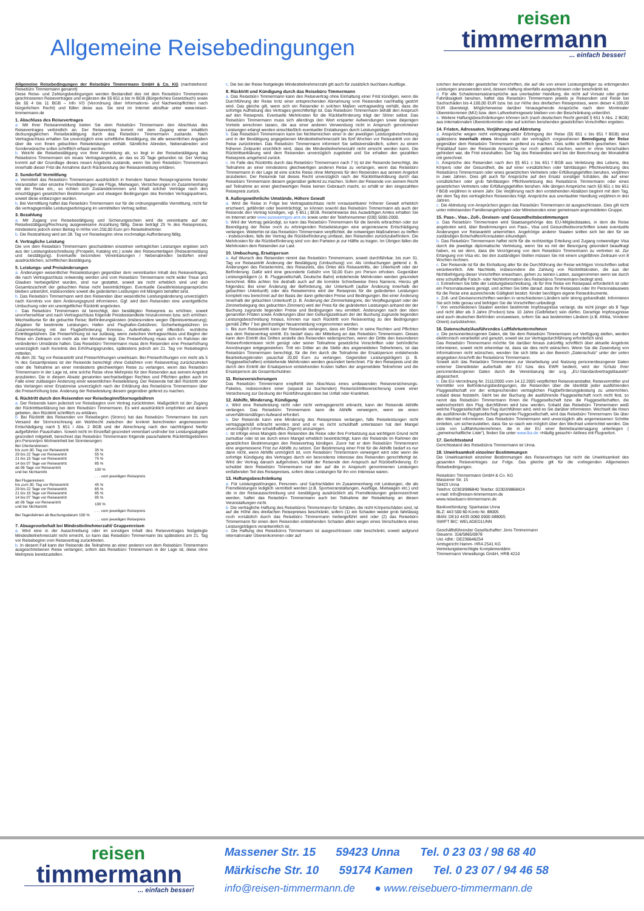Allgemeine Reisebedingungen
reisen
timmermann
... einfach besser!
Allgemeine Reisebedingungen der Reisebüro Timmermann GmbH & Co. KG (nachstehend: Reisebüro Timmermann genannt)
Diese Reise- und Zahlungsbedingungen werden Bestandteil des mit dem Reisebüro Timmermann geschlossenen Reisevertrages und ergänzen die §§ 651 a bis m BGB (Bürgerliches Gesetzbuch) sowie die §§ 4 bis 11 BGB – Info VO (Verordnung über Informations- und Nachweispflichten nach bürgerlichem Recht) und füllen diese aus. Sie sind im Internet abrufbar unter www.reisen-timmermann.de
1. Abschluss des Reisevertrages
a. Mit Ihrer Reiseanmeldung bieten Sie dem Reisebüro Timmermann den Abschluss des Reisevertrages verbindlich an. Der Reisevertrag kommt mit dem Zugang einer inhaltlich deckungsgleichen Reisebestätigung durch das Reisebüro Timmermann zustande. Nach Vertragsschluss erhalten Sie unverzüglich eine schriftliche Bestätigung, die alle wesentlichen Angaben über die von Ihnen gebuchten Reiseleistungen enthält. Sämtliche Abreden, Nebenabreden und Sonderwünsche sollen schriftlich erfasst werden.
b. Weicht die Reisebestätigung von Ihrer Anmeldung ab, so liegt in der Reisebestätigung des Reisebüros Timmermann ein neues Vertragsangebot, an das es 20 Tage gebunden ist. Der Vertrag kommt auf der Grundlage dieses neuen Angebots zustande, wenn Sie dem Reisebüro Timmermann innerhalb dieser Frist die Annahme durch Rücksendung der Reiseanmeldung erklären.
2. Sonderfall Vermittlung
a. Vermittelt das Reisebüro Timmermann ausdrücklich in fremdem Namen Reiseprogramme fremder Veranstalter oder einzelne Fremdleistungen wie Flüge, Mietwagen, Versicherungen im Zusammenhang mit der Reise etc., so richten sich Zustandekommen und Inhalt solcher Verträge nach den einschlägigen gesetzlichen Bestimmungen und etwaigen Bedingungen des fremden Vertragspartners, soweit diese einbezogen wurden.
b. Bei Vermittlung haftet das Reisebüro Timmermann nur für die ordnungsgemäße Vermittlung, nicht für die vertragsgemäße Leistungserbringung im vermittelten Vertrag selbst.
3. Bezahlung
a. Mit Zugang von Reisebestätigung und Sicherungsschein wird die vereinbarte auf der Reisebestätigung/Rechnung ausgewiesene Anzahlung fällig. Diese beträgt 25 % des Reisepreises, mindestens jedoch einen Betrag in Höhe von 250,00 Euro pro Reiseteilnehmer.
b. Die Restzahlung wird am 28. Tag vor Reisebeginn ohne nochmalige Aufforderung fällig.
4. Vertragliche Leistung
Die von dem Reisebüro Timmermann geschuldeten einzelnen vertraglichen Leistungen ergeben sich aus der Leistungsbeschreibung (Prospekt, Katalog etc.) sowie den Reiseunterlagen (Reiseanmeldung und -bestätigung). Eventuelle besondere Vereinbarungen / Nebenabreden bedürfen einer ausdrücklichen, schriftlichen Bestätigung.
5. Leistungs- und Preisänderungen
a. Änderungen wesentlicher Reiseleistungen gegenüber dem vereinbarten Inhalt des Reisevertrages, die nach Vertragsschluss notwendig werden und vom Reisebüro Timmermann nicht wider Treue und Glauben herbeigeführt wurden, sind nur gestattet, soweit sie nicht erheblich sind und den Gesamtzuschnitt der gebuchten Reise nicht beeinträchtigen. Eventuelle Gewährleistungsansprüche bleiben unberührt, insbesondere soweit die geänderten Leistungen mit Mängeln behaftet sind.
b. Das Reisebüro Timmermann wird den Reisenden über wesentliche Leistungsänderung unverzüglich nach Kenntnis von dem Änderungsgrund informieren. Ggf. wird dem Reisenden eine unentgeltliche Umbuchung oder ein unentgeltlicher Rücktritt angeboten.
c. Das Reisebüro Timmermann ist berechtigt, den bestätigten Reisepreis zu erhöhen, soweit unvorhersehbar und nach Vertragsschluss folgende Preisbestandteile hinzukommen bzw. sich erhöhen: Wechselkurse für die gebuchte Reise; Beförderungskosten (insbesondere wegen Ölpreisverteuerung); Abgaben für bestimmte Leistungen; Hafen und Flughafen-Gebühren; Sicherheitsgebühren im Zusammenhang mit der Flugbeförderung; Einreise-, Aufenthalts- und öffentlich- rechtliche Eintrittsgebühren. Die Preiserhöhung ist nur zulässig, wenn zwischen Vertragsschluss und Beginn der Reise ein Zeitraum von mehr als vier Monaten liegt. Die Preiserhöhung muss sich im Rahmen der veränderten Umstände halten. Das Reisebüro Timmermann muss dem Reisenden eine Preiserhöhung unverzüglich nach Kenntnis des Erhöhungsgrundes, spätestens jedoch am 21. Tag vor Reisebeginn mitteilen.
Ab dem 20. Tag vor Reiseantritt sind Preiserhöhungen unwirksam. Bei Preiserhöhungen von mehr als 5 % des Gesamtpreises ist der Reisende berechtigt ohne Gebühren vom Reisevertrag zurückzutreten oder die Teilnahme an einer mindestens gleichwertigen Reise zu verlangen, wenn das Reisebüro Timmermann in der Lage ist, eine solche Reise ohne Mehrpreis für den Reisenden aus seinem Angebot anzubieten. Die in diesem Absatz genannten wechselseitigen Rechten und Pflichten gelten auch im Falle einer zulässigen Änderung einer wesentlichen Reiseleistung. Der Reisende hat den Rücktritt oder das Verlangen einer Ersatzreise unverzüglich nach der Erklärung des Reisebüros Timmermann über die Preiserhöhung bzw. Änderung der Reiseleistung diesem gegenüber geltend zu machen.
6. Rücktritt durch den Reisenden vor Reisebeginn/Stornogebühren
a. Der Reisende kann jederzeit vor Reisebeginn vom Vertrag zurücktreten. Maßgeblich ist der Zugang der Rücktrittserklärung bei dem Reisebüro Timmermann. Es wird ausdrücklich empfohlen und darum gebeten, den Rücktritt schriftlich zu erklären.
b. Bei Rücktritt des Reisenden vor Reisebeginn (Storno) hat das Reisebüro Timmermann bis zum Versand der Stornorechnung ein Wahlrecht zwischen der konkret berechneten angemessenen Entschädigung nach § 651 i Abs. 2 BGB und der Abrechnung nach den nachfolgend hierfür aufgeführten Pauschalen. Soweit nicht im Einzelfall gesondert vereinbart und/oder bei Leistungsabgabe gesondert mitgeteilt, berechnet das Reisebüro Timmermann folgende pauschalierte Rücktrittsgebühren pro Person/pro Wohneinheit bei Stornierungen:
| Bei Überlandreisen: | |
| bis zum 30. Tag vor Reiseantritt | 35 % |
| 29 bis 22 Tage vor Reiseantritt | 55 % |
| 21 bis 15 Tage vor Reiseantritt | 75 % |
| 14 bis 07 Tage vor Reiseantritt | 85 % |
| ab 06 Tage vor Reiseantritt und bei Nichtantritt | 100 % |
| | . . . vom jeweiligen Reisepreis |
| Bei Fluganreisen: | |
| bis zum 30. Tag vor Reiseantritt | 45 % |
| 29 bis 22 Tage vor Reiseantritt | 65 % |
| 21 bis 15 Tage vor Reiseantritt | 85 % |
| 14 bis 07 Tage vor Reiseantritt | 95 % |
| ab 06 Tage vor Reiseantritt und bei Nichtantritt | 100 % |
| | . . . vom jeweiligen Reisepreis |
| Bei Tagesfahrten ab Buchungsdatum 100 % | |
| | . . . vom jeweiligen Reisepreis |
7. Absagevorbehalt bei Mindestteilnehmerzahl/ Gruppenreisen
a. Wird eine in der Ausschreibung oder im sonstigen Inhalt des Reisevertrages festgelegte Mindestteilnehmerzahl nicht erreicht, so kann das Reisebüro Timmermann bis spätestens am 21. Tag vor Reisebeginn vom Reisevertrag zurücktreten.
b. In diesem Fall kann der Reisende die Teilnahme an einer anderen von dem Reisebüro Timmermann ausgeschriebenen Reise verlangen, sofern das Reisebüro Timmermann in der Lage ist, diese ohne Mehrpreis bereitzustellen.
c. Die bei der Reise festgelegte Mindestteilnehmerzahl gilt auch für zusätzlich buchbare Ausflüge.
8. Rücktritt und Kündigung durch das Reisebüro Timmermann
a. Das Reisebüro Timmermann kann den Reisevertrag ohne Einhaltung einer Frist kündigen, wenn die Durchführung der Reise trotz einer entsprechenden Abmahnung vom Reisenden nachhaltig gestört wird. Das gleiche gilt, wenn sich ein Reisender in solchen Maßen vertragswidrig verhält, dass die sofortige Aufhebung des Vertrages gerechtfertigt ist. Das Reisebüro Timmermann behält den Anspruch auf den Reisepreis. Eventuelle Mehrkosten für die Rückbeförderung trägt der Störer selbst. Das Reisebüro Timmermann muss sich allerdings den Wert ersparter Aufwendungen sowie diejenigen Vorteile anrechnen lassen, die aus einer anderen Verwendung nicht in Anspruch genommener Leistungen erlangt werden einschließlich eventueller Erstattungen durch Leistungsträger.
b. Das Reisebüro Timmermann kann bei Nichterreichen einer in der jeweiligen Leistungsbeschreibung und in der Bestätigung angegebenen Mindestteilnehmerzahl bis fünf Wochen vor Reiseantritt von der Reise zurücktreten. Das Reisebüro Timmermann informiert Sie selbstverständlich, sofern zu einem früheren Zeitpunkt ersichtlich wird, dass die Mindestteilnehmerzahl nicht erreicht werden kann. Die Rücktrittserklärung wird dem Reisenden unverzüglich zugeleitet und Sie erhalten den gezahlten Reisepreis umgehend zurück.
c. Im Falle des Rücktritts durch das Reisebüro Timmermann nach 7 b) ist der Reisende berechtigt, die Teilnahme an einer mindestens gleichwertigen anderen Reise zu verlangen, wenn das Reisebüro Timmermann in der Lage ist eine solche Reise ohne Mehrpreis für den Reisenden aus seinem Angebot anzubieten. Der Reisende hat dieses Recht unverzüglich nach der Rücktrittserklärung durch das Reisebüro Timmermann diesem gegenüber geltend zu machen. Sofern der Reisende von seinem Recht auf Teilnahme an einer gleichwertigen Reise keinen Gebrauch macht, so erhält er den eingezahlten Reisepreis zurück.
9. Außergewöhnliche Umstände, Höhere Gewalt
a. Wird die Reise in Folge bei Vertragsabschluss nicht voraussehbarer höherer Gewalt erheblich erschwert, gefährdet oder beeinträchtigt, so können sowohl das Reisebüro Timmermann als auch der Reisende den Vertrag kündigen, vgl. § 651 j BGB. Reisehinweise des Auswärtigen Amtes erhalten Sie im Internet unter www.auswaertiges-amt.de sowie unter der Telefonnummer (030) 5000-2000.
b. Wird der Vertrag gekündigt, so kann das Reisebüro Timmermann für die bereits erbrachten oder zur Beendigung der Reise noch zu erbringenden Reiseleistungen eine angemessene Entschädigung verlangen. Weiterhin ist das Reisebüro Timmermann verpflichtet, die notwenigen Maßnahmen zu treffen - insbesondere, falls der Vertrag die Rückbeförderung umfasst, den Reisenden zurückzubefördern. Die Mehrkosten für die Rückbeförderung sind von den Parteien je zur Hälfte zu tragen. Im Übrigen fallen die Mehrkosten dem Reisenden zur Last.
10. Umbuchung, Ersatzperson
a. Auf Wunsch des Reisenden nimmt das Reisebüro Timmermann, soweit durchführbar, bis zum 31. Tag vor Reiseantritt Änderung der Bestätigung (Umbuchung) vor. Als Umbuchungen geltend z. B. Änderungen des Reisetermins, des Reiseziels, des Ortes des Reiseantritts, der Unterkunft oder der Beförderung. Dafür wird eine gesonderte Gebühr von 50,00 Euro pro Person erhoben. Gegenüber Leistungsträgern (z. B. Fluggesellschaft, Deutsche Bahn) entstehende Mehrkosten werden gesondert berechnet. Bitte achten Sie deshalb auch auf die korrekte Schreibweise Ihres Namens. Hierzu gilt folgendes: Bei einer Änderung der Beförderung, der Unterkunft (außer Änderung innerhalb der gebuchten Unterkunft) oder des Reisetermins wird der Reisepreis für die geänderten Leistungen komplett neu berechnet auf der Basis der dann geltenden Preise und Bedingungen. Bei einer Änderung innerhalb der gebuchten Unterkunft (z. B. Änderung der Zimmerkategorie, der Verpflegungsart oder der Zimmerbelegung des gebuchten Zimmers) wird der Preis für die geänderten Leistungen anhand der der Buchung zugrunde liegenden Preise und Bedingungen neu ermittelt. Änderungen nach den oben genannten Fristen sowie Änderungen über den Geltungszeitraum der der Buchung zugrunde liegenden Leistungsbeschreibung hinaus, können nur nach Rücktritt vom Reisevertrag zu den Bedingungen gemäß Ziffer 7 bei gleichzeitiger Neuanmeldung vorgenommen werden.
b. Bis zum Reiseantritt kann der Reisende verlangen, dass ein Dritter in seine Rechten und Pflichten aus dem Reisevertrag eintritt. Es bedarf dazu der Mitteilung an das Reisebüro Timmermann. Dieses kann dem Eintritt des Dritten anstelle des Reisenden widersprechen, wenn der Dritte den besonderen Reiseerfordernissen nicht genügt oder seiner Teilnahme gesetzliche Vorschriften oder behördliche Anordnungen entgegenstehen. Tritt ein Dritter an die Stelle des angemeldeten Teilnehmers, ist das Reisebüro Timmermann berechtigt, für die ihm durch die Teilnahme der Ersatzperson entstehende Bearbeitungskosten pauschal 20,00 Euro zu verlangen. Gegenüber Leistungsträgern (z. B. Fluggesellschaften) entstehende Mehrkosten werden gesondert berechnet. Für den Reisepreis und die durch den Eintritt der Ersatzperson entstehenden Kosten haften der angemeldete Teilnehmer und die Ersatzperson als Gesamtschuldner.
11. Reiseversicherungen
Das Reisebüro Timmermann empfiehlt den Abschluss eines umfassenden Reiseversicherungs-Paketes, insbesondere einer (separat zu buchenden) Reiserücktrittsversicherung sowie einer Versicherung zur Deckung der Rückführungskosten bei Unfall oder Krankheit.
12. Abhilfe, Minderung, Kündigung
a. Wird eine Reiseleistung nicht oder nicht vertragsgerecht erbracht, kann der Reisende Abhilfe verlangen. Das Reisebüro Timmermann kann die Abhilfe verweigern, wenn sie einen unverhältnismäßigen Aufwand erfordert.
b. Der Reisende kann eine Minderung des Reisepreises verlangen, falls Reiseleistungen nicht vertragsgemäß erbracht worden sind und er es nicht schuldhaft unterlassen hat den Mangel unverzüglich (ohne schuldhaftes Zögern) anzuzeigen.
c. Ist infolge eines Mangels dem Reisenden die Reise oder ihre Fortsetzung aus wichtigem Grund nicht zumutbar oder ist sie durch einen Mangel erheblich beeinträchtigt, kann der Reisende im Rahmen der gesetzlichen Bestimmungen den Reisevertrag kündigen. Zuvor hat er dem Reisebüro Timmermann eine angemessene Frist zur Abhilfe zu setzen. Der Bestimmung einer Frist für die Abhilfe bedarf es nur dann nicht, wenn Abhilfe unmöglich ist, vom Reisebüro Timmermann verweigert wird oder wenn die sofortige Kündigung des Vertrages durch ein besonderes Interesse des Reisenden gerechtfertigt ist. Wird der Vertrag danach aufgehoben, behält der Reisende den Anspruch auf Rückbeförderung. Er schuldet dem Reisebüro Timmermann nur den auf die in Anspruch genommenen Leistungen entfallenden Teil des Reisepreises, sofern diese Leistungen für ihn von Interesse waren.
13. Haftungsbeschränkung
a. Für Leistungsstörungen, Personen- und Sachschäden im Zusammenhang mit Leistungen, die als Fremdleistungen lediglich vermittelt werden (z.B. Sportveranstaltungen, Ausflüge, Mietwagen etc.) und die in der Reiseausschreibung und -bestätigung ausdrücklich als Fremdleistungen gekennzeichnet werden, haftet das Reisebüro Timmermann auch bei Teilnahme der Reiseleitung an diesen Veranstaltungen nicht.
b. Die vertragliche Haftung des Reisebüros Timmermann für Schäden, die nicht Körperschäden sind, ist auf die Höhe des dreifachen Reisepreises beschränkt, sofern (1) ein Schaden weder grob fahrlässig noch vorsätzlich durch das Reisebüro Timmermann herbeigeführt wird oder (2) das Reisebüro Timmermann für einen dem Reisenden entstehenden Schaden allein wegen eines Verschuldens eines Leistungsträgers verantwortlich ist.
c. Die Haftung des Reisebüros Timmermann ist ausgeschlossen oder beschränkt, soweit aufgrund internationaler Übereinkommen oder auf
solchen beruhender gesetzlicher Vorschriften, die auf die von einem Leistungsträger zu erbringenden Leistungen anzuwenden sind, dessen Haftung ebenfalls ausgeschlossen oder beschränkt ist.
d. Für alle Schadensersatzansprüche aus unerlaubter Handlung, die nicht auf Vorsatz oder grober Fahrlässigkeit beruhen, haftet das Reisebüro Timmermann jeweils je Reisendem und Reise bei Sachschäden bis 4.100,00 EUR bzw. bis zur Höhe des dreifachen Reisepreises, wenn dieser 4.100,00 EUR übersteigt. Möglicherweise darüber hinausgehende Ansprüche nach dem Montrealer Übereinkommen (MÜ) bzw. dem Luftverkehrsgesetz bleiben von der Beschränkung unberührt.
e. Weitere Haftungsbeschränkungen können sich (nach deutschem Recht gemäß § 651 h Abs. 2 BGB) aus internationalen Übereinkommen oder auf solchen beruhenden gesetzlichen Vorschriften ergeben.
14. Fristen, Adressaten, Verjährung und Abtretung
a. Ansprüche wegen nicht vertragsgemäßer Erbringung der Reise (§§ 651 c bis 651 f BGB) sind spätestens innerhalb eines Monats nach der vertraglich vorgesehenen Beendigung der Reise gegenüber dem Reisebüro Timmermann geltend zu machen. Dies sollte schriftlich geschehen. Nach Fristablauf kann der Reisende Ansprüche nur noch geltend machen, wenn er ohne Verschulden gehindert war, die Frist einzuhalten. Der Tag des Reiseendes wird bei der Berechnung der Monatsfrist mit gerechnet.
b. Ansprüche des Reisenden nach den §§ 651 c bis 651 f BGB aus Verletzung des Lebens, des Körpers oder der Gesundheit, die auf einer vorsätzlichen oder fahrlässigen Pflichtverletzung des Reisebüros Timmermann oder eines gesetzlichen Vertreters oder Erfüllungsgehilfen beruhen, verjähren in zwei Jahren. Dies gilt auch für Ansprüche auf den Ersatz sonstiger Schäden, die auf einer vorsätzlichen oder grob fahrlässigen Pflichtverletzung des Reisebüros Timmermann oder eines gesetzlichen Vertreters oder Erfüllungsgehilfen beruhen. Alle übrigen Ansprüche nach §§ 651 c bis 651 f BGB verjähren in einem Jahr. Die Verjährung nach den vorstehenden Absätzen beginnt mit dem Tag, der dem Tag des vertraglichen Reiseendes folgt. Ansprüche aus unerlaubter Handlung verjähren in drei Jahren.
c. Die Abtretung von Ansprüchen gegen das Reisebüro Timmermann ist ausgeschlossen. Dies gilt nicht unter mitreisenden Familienangehörigen oder Mitreisenden einer gemeinsam angemeldeten Gruppe.
15. Pass-, Visa-, Zoll-, Devisen- und Gesundheitsbestimmungen
a. Das Reisebüro Timmermann wird Staatsangehörige des EU-Mitgliedstaates, in dem die Reise angeboten wird, über Bestimmungen von Pass-, Visa und Gesundheitsvorschriften sowie eventuelle Änderungen vor Reiseantritt unterrichten. Angehörige anderer Staaten sollten sich bei den für sie zuständigen Botschaften/Konsulaten erkundigen.
b. Das Reisebüro Timmermann haftet nicht für die rechtzeitige Erteilung und Zugang notwendiger Visa durch die jeweilige diplomatische Vertretung, wenn Sie es mit der Besorgung gesondert beauftragt haben, es sei denn, dass die Verzögerung von dem Reisebüro Timmermann zu vertreten ist. Zur Erlangung von Visa etc. bei den zuständigen Stellen müssen Sie mit einem ungefähren Zeitraum von 8 Wochen rechnen.
c. Der Reisende ist für die Einhaltung aller für die Durchführung der Reise wichtigen Vorschriften selbst verantwortlich. Alle Nachteile, insbesondere die Zahlung von Rücktrittskosten, die aus der Nichtbefolgung dieser Vorschriften erwachsen, gehen zu seinen Lasten, ausgenommen wenn sie durch eine schuldhafte Falsch- oder Nichtinformation des Reisebüros Timmermann bedingt sind.
d. Entnehmen Sie bitte der Leistungsbeschreibung, ob für Ihre Reise ein Reisepass erforderlich ist oder ein Personalausweis genügt, und achten Sie bitte darauf, dass Ihr Reisepass oder Ihr Personalausweis für die Reise eine ausreichende Gültigkeit besitzt. Kinder benötigen eigene Reisedokumente.
e. Zoll- und Devisenvorschriften werden in verschiedenen Ländern sehr streng gehandhabt. Informieren Sie sich bitte genau und befolgen Sie die Vorschriften unbedingt.
f. Von verschiedenen Staaten werden bestimmte Impfzeugnisse verlangt, die nicht jünger als 8 Tage und nicht älter als 3 Jahre (Pocken) bzw. 10 Jahre (Gelbfieber) sein dürfen. Derartige Impfzeugnisse sind auch deutschen Behörden vorzuweisen, sofern Sie aus bestimmten Ländern (z.B. Afrika, Vorderer Orient) zurückkehren.
16. Datenschutz/Ausführendes Luftfahrtunternehmen
a. Die personenbezogenen Daten, die Sie dem Reisebüro Timmermann zur Verfügung stellen, werden elektronisch verarbeitet und genutzt, soweit sie zur Vertragsdurchführung erforderlich sind.
Das Reisebüro Timmermann möchte Sie darüber hinaus zukünftig schriftlich über aktuelle Angebote informieren, soweit nicht erkennbar ist, dass sie dies nicht wünschen. Wenn Sie die Zusendung von Informationen nicht wünschen, wenden Sie sich bitte an den Bereich „Datenschutz“ unter der unten angegeben Anschrift der Reisebüros Timmermann.
Soweit sich das Reisebüro Timmermann zur Verarbeitung und Nutzung personenbezogener Daten externer Dienstleister außerhalb der EU bzw. des EWR bedient, wird der Schutz Ihrer personenbezogenen Daten durch die Vereinbarung der sog. „EU-Standardvertragsklauseln“ abgesichert.
b. Die EU-Verordnung Nr. 2111/2005 vom 14.12.2005 verpflichtet Reiseveranstalter, Reisevermittler und Vermittler von Beförderungsbedingungen, die Reisenden über die Identität jeder ausführenden Fluggesellschaft vor der entsprechenden vertraglichen Flugbeförderungsleistung zu unterrichten, sobald diese feststeht. Steht bei der Buchung die ausführende Fluggesellschaft noch nicht fest, so nennt das Reisebüro Timmermann Ihnen die Fluggesellschaft bzw. die Fluggesellschaften, die wahrscheinlich den Flug durchführen wird bzw. werden. Sobald das Reisebüro Timmermann weiß welche Fluggesellschaft den Flug durchführen wird, wird es Sie darüber informieren. Wechselt die Ihnen als ausführende Fluggesellschaft genannte Fluggesellschaft, wird das Reisebüro Timmermann Sie über den Wechsel informieren. Das Reisebüro Timmermann wird unverzüglich alle angemessenen Schritte einleiten, um sicherzustellen, dass Sie so rasch wie möglich über den Wechsel unterrichtet werden. Die Liste von Luftfahrtunternehmen, die in der EU einer Betriebsuntersagung unterliegen ( „gemeinschaftliche Liste“), finden Sie unter www.lba.de >Häufig gesucht> Airlines mit Flugverbot.
17. Gerichtsstand
Gerichtsstand des Reisebüros Timmermann ist Unna.
18. Unwirksamkeit einzelner Bestimmungen
Die Unwirksamkeit einzelner Bestimmungen des Reisevertrages hat nicht die Unwirksamkeit des gesamten Reisevertrages zur Folge. Das gleiche gilt für die vorliegenden Allgemeinen Reisebedingungen.
Reisebüro Timmermann GmbH & Co. KG
Massener Str. 15
59423 Unna
Telefon: 02303/986840 Telefax: 02303/9868424
e-mail: info@reisen-timmermann.de
www.reisebuero-timmermann.de
Bankverbindung: Sparkasse Unna
BLZ: 443 500 60 Konto Nr. 88005
IBAN: DE10 4435 0060 0000 088005
SWIFT BIC: WELADED1UNN
Geschäftsführender Gesellschafter: Jens Timmermann
Steuernr. 316/5865/0878
Ust.-IdNr.: DE236646254
Amtsgericht Hamm- HRA 2541 KG
Vertretungsberechtigte Komplementärin:
Timmermann Verwaltungs GmbH, HRB 4210
reisen
timmermann
... einfach besser!
Massener Str. 15 59423 Unna Tel. 0 23 03 / 98 68 40
Märkische Str. 10 59174 Kamen Tel. 0 23 07 / 94 46 58
info@reisen-timmermann.de ● www.reisebuero-timmermann.de